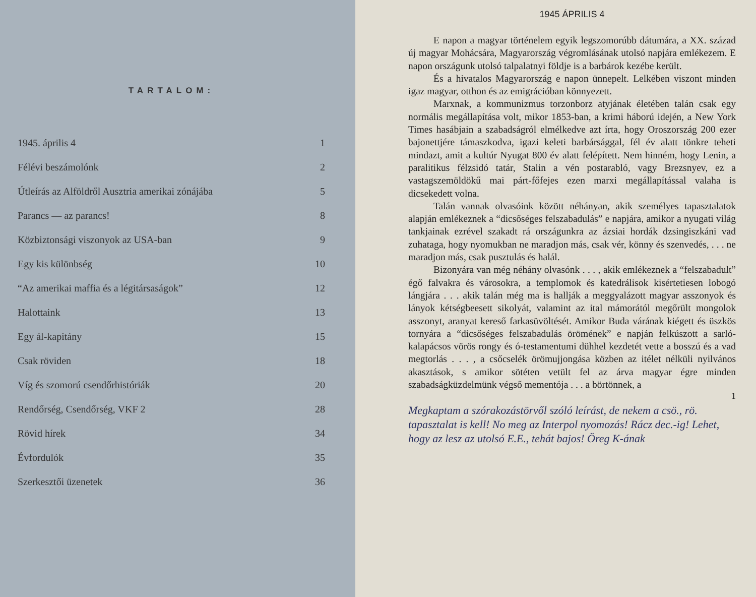TARTALOM:
| 1945. április 4 | 1 |
| Félévi beszámolónk | 2 |
| Útleírás az Alföldről Ausztria amerikai zónájába | 5 |
| Parancs — az parancs! | 8 |
| Közbiztonsági viszonyok az USA-ban | 9 |
| Egy kis különbség | 10 |
| “Az amerikai maffia és a légitársaságok” | 12 |
| Halottaink | 13 |
| Egy ál-kapitány | 15 |
| Csak röviden | 18 |
| Víg és szomorú csendőrhistóriák | 20 |
| Rendőrség, Csendőrség, VKF 2 | 28 |
| Rövid hírek | 34 |
| Évfordulók | 35 |
| Szerkesztői üzenetek | 36 |
1945 ÁPRILIS 4
E napon a magyar történelem egyik legszomorúbb dátumára, a XX. század új magyar Mohácsára, Magyarország végromlásának utolsó napjára emlékezem. E napon országunk utolsó talpalatnyi földje is a barbárok kezébe került.
És a hivatalos Magyarország e napon ünnepelt. Lelkében viszont minden igaz magyar, otthon és az emigrációban könnyezett.
Marxnak, a kommunizmus torzonborz atyjának életében talán csak egy normális megállapítása volt, mikor 1853-ban, a krimi háború idején, a New York Times hasábjain a szabadságról elmélkedve azt írta, hogy Oroszország 200 ezer bajonettjére támaszkodva, igazi keleti barbársággal, fél év alatt tönkre teheti mindazt, amit a kultúr Nyugat 800 év alatt felépített. Nem hinném, hogy Lenin, a paralitikus félzsidó tatár, Stalin a vén postarabló, vagy Brezsnyev, ez a vastagszemöldökű mai párt-főfejes ezen marxi megállapítással valaha is dicsekedett volna.
Talán vannak olvasóink között néhányan, akik személyes tapasztalatok alapján emlékeznek a “dicsőséges felszabadulás” e napjára, amikor a nyugati világ tankjainak ezrével szakadt rá országunkra az ázsiai hordák dzsingiszkáni vad zuhataga, hogy nyomukban ne maradjon más, csak vér, könny és szenvedés, . . . ne maradjon más, csak pusztulás és halál.
Bizonyára van még néhány olvasónk . . . , akik emlékeznek a “felszabadult” égő falvakra és városokra, a templomok és katedrálisok kisértetiesen lobogó lángjára . . . akik talán még ma is hallják a meggyalázott magyar asszonyok és lányok kétségbeesett sikolyát, valamint az ital mámorától megőrült mongolok asszonyt, aranyat kereső farkasüvöltését. Amikor Buda várának kiégett és üszkös tornyára a “dicsőséges felszabadulás örömének” e napján felkúszott a sarló-kalapácsos vörös rongy és ó-testamentumi dühhel kezdetét vette a bosszú és a vad megtorlás . . . , a csőcselék örömujjongása közben az itélet nélküli nyilvános akasztások, s amikor sötéten vetült fel az árva magyar égre minden szabadságküzdelmünk végső mementója . . . a börtönnek, a
1
Megkaptam a szórakozástörvől szóló leírást, de nekem a csö., rö. tapasztalat is kell! No meg az Interpol nyomozás! Rácz dec.-ig! Lehet, hogy az lesz az utolsó E.E., tehát bajos! Öreg K-ának